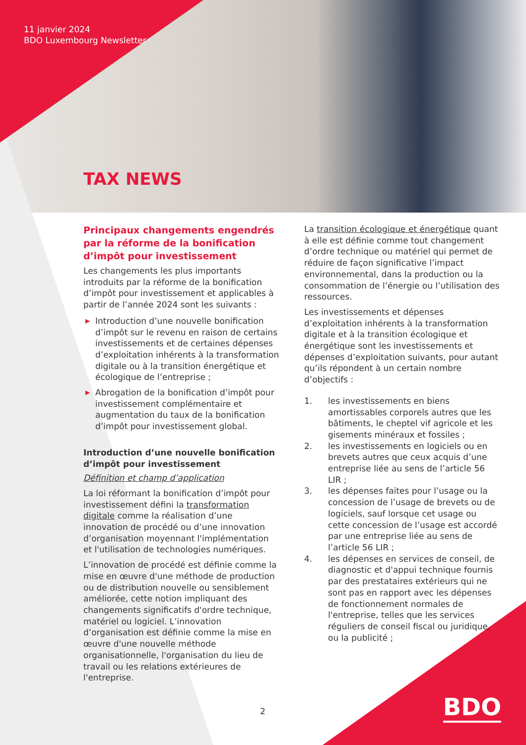11 janvier 2024
BDO Luxembourg Newsletter
TAX NEWS
Principaux changements engendrés par la réforme de la bonification d’impôt pour investissement
Les changements les plus importants introduits par la réforme de la bonification d’impôt pour investissement et applicables à partir de l’année 2024 sont les suivants :
▶ Introduction d’une nouvelle bonification d’impôt sur le revenu en raison de certains investissements et de certaines dépenses d’exploitation inhérents à la transformation digitale ou à la transition énergétique et écologique de l’entreprise ;
▶ Abrogation de la bonification d’impôt pour investissement complémentaire et augmentation du taux de la bonification d’impôt pour investissement global.
Introduction d’une nouvelle bonification d’impôt pour investissement
Définition et champ d’application
La loi réformant la bonification d’impôt pour investissement défini la transformation digitale comme la réalisation d’une innovation de procédé ou d’une innovation d’organisation moyennant l'implémentation et l'utilisation de technologies numériques.
L’innovation de procédé est définie comme la mise en œuvre d'une méthode de production ou de distribution nouvelle ou sensiblement améliorée, cette notion impliquant des changements significatifs d'ordre technique, matériel ou logiciel. L’innovation d’organisation est définie comme la mise en œuvre d'une nouvelle méthode organisationnelle, l'organisation du lieu de travail ou les relations extérieures de l'entreprise.
La transition écologique et énergétique quant à elle est définie comme tout changement d’ordre technique ou matériel qui permet de réduire de façon significative l’impact environnemental, dans la production ou la consommation de l’énergie ou l’utilisation des ressources.
Les investissements et dépenses d’exploitation inhérents à la transformation digitale et à la transition écologique et énergétique sont les investissements et dépenses d’exploitation suivants, pour autant qu’ils répondent à un certain nombre d’objectifs :
1. les investissements en biens amortissables corporels autres que les bâtiments, le cheptel vif agricole et les gisements minéraux et fossiles ;
2. les investissements en logiciels ou en brevets autres que ceux acquis d’une entreprise liée au sens de l’article 56 LIR ;
3. les dépenses faites pour l’usage ou la concession de l’usage de brevets ou de logiciels, sauf lorsque cet usage ou cette concession de l’usage est accordé par une entreprise liée au sens de l’article 56 LIR ;
4. les dépenses en services de conseil, de diagnostic et d'appui technique fournis par des prestataires extérieurs qui ne sont pas en rapport avec les dépenses de fonctionnement normales de l'entreprise, telles que les services réguliers de conseil fiscal ou juridique, ou la publicité ;
2 BDO